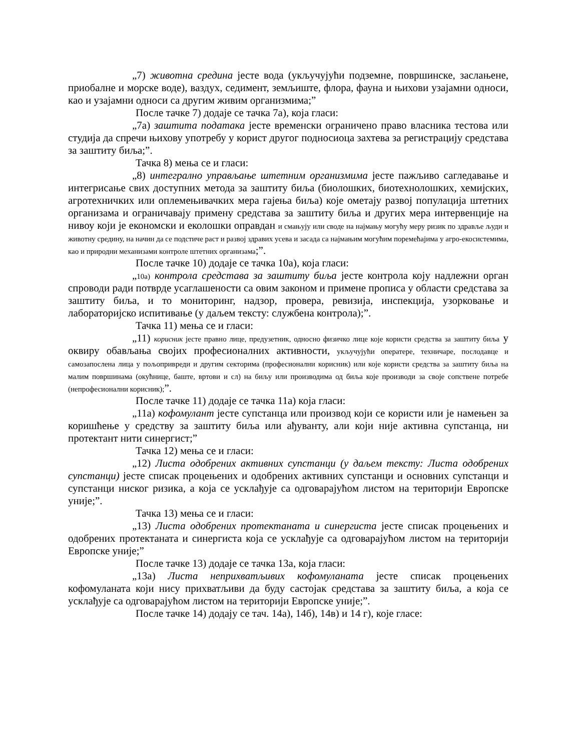„7) животна средина јесте вода (укључујући подземне, површинске, заслањене, приобалне и морске воде), ваздух, седимент, земљиште, флора, фауна и њихови узајамни односи, као и узајамни односи са другим живим организмима;”
После тачке 7) додаје се тачка 7а), која гласи:
„7а) заштита података јесте временски ограничено право власника тестова или студија да спречи њихову употребу у корист другог подносиоца захтева за регистрацију средстава за заштиту биља;”.
Тачка 8) мења се и гласи:
„8) интегрално управљање штетним организмима јесте пажљиво сагледавање и интегрисање свих доступних метода за заштиту биља (биолошких, биотехнолошких, хемијских, агротехничких или оплемењивачких мера гајења биља) које ометају развој популација штетних организама и ограничавају примену средстава за заштиту биља и других мера интервенције на нивоу који је економски и еколошки оправдан и смањују или своде на најмању могућу меру ризик по здравље људи и животну средину, на начин да се подстиче раст и развој здравих усева и засада са најмањим могућим поремећајима у агро-екосистемима, као и природни механизами контроле штетних организама;”.
После тачке 10) додаје се тачка 10а), која гласи:
„10а) контрола средстава за заштиту биља јесте контрола коју надлежни орган спроводи ради потврде усаглашености са овим законом и примене прописа у области средстава за заштиту биља, и то мониторинг, надзор, провера, ревизија, инспекција, узорковање и лабораторијско испитивање (у даљем тексту: службена контрола);”.
Тачка 11) мења се и гласи:
„11) корисник јесте правно лице, предузетник, односно физичко лице које користи средства за заштиту биља у оквиру обављања својих професионалних активности, укључујући оператере, техничаре, послодавце и самозапослена лица у пољопривреди и другим секторима (професионални корисник) или које користи средства за заштиту биља на малим површинама (окућнице, баште, вртови и сл) на биљу или производима од биља које производи за своје сопствене потребе (непрофесионални корисник);”.
После тачке 11) додаје се тачка 11а) која гласи:
„11а) кофомулант јесте супстанца или производ који се користи или је намењен за коришћење у средству за заштиту биља или ађуванту, али који није активна супстанца, ни протектант нити синергист;”
Тачка 12) мења се и гласи:
„12) Листа одобрених активних супстанци (у даљем тексту: Листа одобрених супстанци) јесте списак процењених и одобрених активних супстанци и основних супстанци и супстанци ниског ризика, а која се усклађује са одговарајућом листом на територији Европске уније;”.
Тачка 13) мења се и гласи:
„13) Листа одобрених протектаната и синергиста јесте списак процењених и одобрених протектаната и синергиста која се усклађује са одговарајућом листом на територији Европске уније;”
После тачке 13) додаје се тачка 13а, која гласи:
„13а) Листа неприхватљивих кофомуланата јесте списак процењених кофомуланата који нису прихватљиви да буду састојак средстава за заштиту биља, а која се усклађује са одговарајућом листом на територији Европске уније;”.
После тачке 14) додају се тач. 14а), 14б), 14в) и 14 г), које гласе: